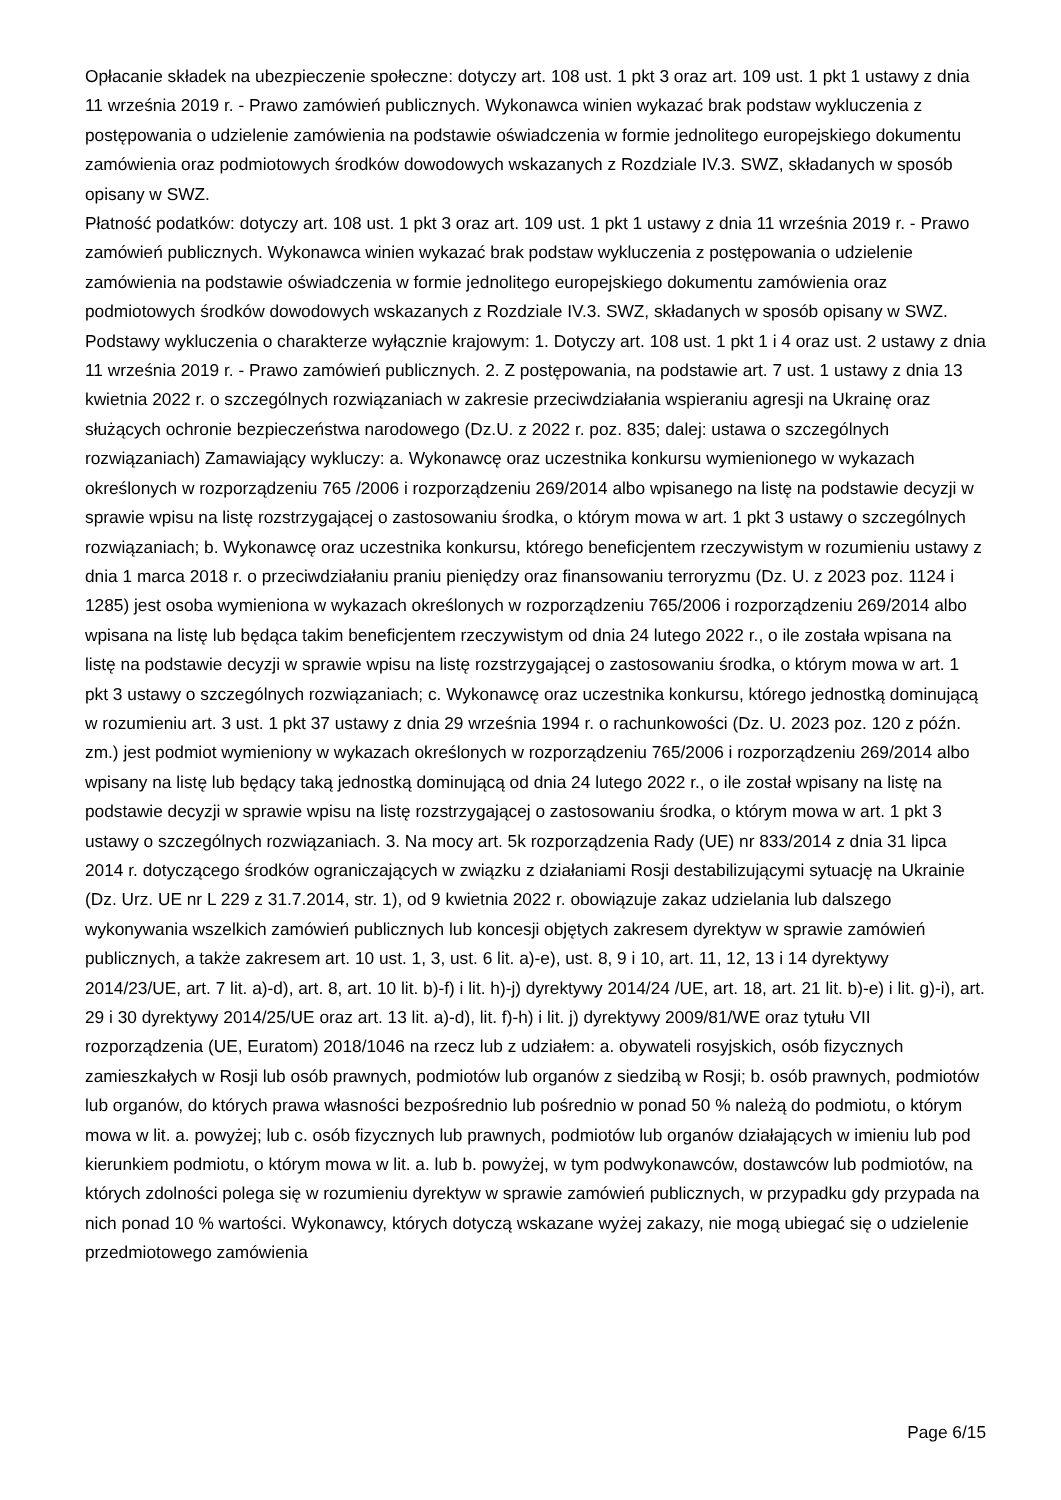Opłacanie składek na ubezpieczenie społeczne: dotyczy art. 108 ust. 1 pkt 3 oraz art. 109 ust. 1 pkt 1 ustawy z dnia 11 września 2019 r. - Prawo zamówień publicznych. Wykonawca winien wykazać brak podstaw wykluczenia z postępowania o udzielenie zamówienia na podstawie oświadczenia w formie jednolitego europejskiego dokumentu zamówienia oraz podmiotowych środków dowodowych wskazanych z Rozdziale IV.3. SWZ, składanych w sposób opisany w SWZ.
Płatność podatków: dotyczy art. 108 ust. 1 pkt 3 oraz art. 109 ust. 1 pkt 1 ustawy z dnia 11 września 2019 r. - Prawo zamówień publicznych. Wykonawca winien wykazać brak podstaw wykluczenia z postępowania o udzielenie zamówienia na podstawie oświadczenia w formie jednolitego europejskiego dokumentu zamówienia oraz podmiotowych środków dowodowych wskazanych z Rozdziale IV.3. SWZ, składanych w sposób opisany w SWZ.
Podstawy wykluczenia o charakterze wyłącznie krajowym: 1. Dotyczy art. 108 ust. 1 pkt 1 i 4 oraz ust. 2 ustawy z dnia 11 września 2019 r. - Prawo zamówień publicznych. 2. Z postępowania, na podstawie art. 7 ust. 1 ustawy z dnia 13 kwietnia 2022 r. o szczególnych rozwiązaniach w zakresie przeciwdziałania wspieraniu agresji na Ukrainę oraz służących ochronie bezpieczeństwa narodowego (Dz.U. z 2022 r. poz. 835; dalej: ustawa o szczególnych rozwiązaniach) Zamawiający wykluczy: a. Wykonawcę oraz uczestnika konkursu wymienionego w wykazach określonych w rozporządzeniu 765 /2006 i rozporządzeniu 269/2014 albo wpisanego na listę na podstawie decyzji w sprawie wpisu na listę rozstrzygającej o zastosowaniu środka, o którym mowa w art. 1 pkt 3 ustawy o szczególnych rozwiązaniach; b. Wykonawcę oraz uczestnika konkursu, którego beneficjentem rzeczywistym w rozumieniu ustawy z dnia 1 marca 2018 r. o przeciwdziałaniu praniu pieniędzy oraz finansowaniu terroryzmu (Dz. U. z 2023 poz. 1124 i 1285) jest osoba wymieniona w wykazach określonych w rozporządzeniu 765/2006 i rozporządzeniu 269/2014 albo wpisana na listę lub będąca takim beneficjentem rzeczywistym od dnia 24 lutego 2022 r., o ile została wpisana na listę na podstawie decyzji w sprawie wpisu na listę rozstrzygającej o zastosowaniu środka, o którym mowa w art. 1 pkt 3 ustawy o szczególnych rozwiązaniach; c. Wykonawcę oraz uczestnika konkursu, którego jednostką dominującą w rozumieniu art. 3 ust. 1 pkt 37 ustawy z dnia 29 września 1994 r. o rachunkowości (Dz. U. 2023 poz. 120 z późn. zm.) jest podmiot wymieniony w wykazach określonych w rozporządzeniu 765/2006 i rozporządzeniu 269/2014 albo wpisany na listę lub będący taką jednostką dominującą od dnia 24 lutego 2022 r., o ile został wpisany na listę na podstawie decyzji w sprawie wpisu na listę rozstrzygającej o zastosowaniu środka, o którym mowa w art. 1 pkt 3 ustawy o szczególnych rozwiązaniach. 3. Na mocy art. 5k rozporządzenia Rady (UE) nr 833/2014 z dnia 31 lipca 2014 r. dotyczącego środków ograniczających w związku z działaniami Rosji destabilizującymi sytuację na Ukrainie (Dz. Urz. UE nr L 229 z 31.7.2014, str. 1), od 9 kwietnia 2022 r. obowiązuje zakaz udzielania lub dalszego wykonywania wszelkich zamówień publicznych lub koncesji objętych zakresem dyrektyw w sprawie zamówień publicznych, a także zakresem art. 10 ust. 1, 3, ust. 6 lit. a)-e), ust. 8, 9 i 10, art. 11, 12, 13 i 14 dyrektywy 2014/23/UE, art. 7 lit. a)-d), art. 8, art. 10 lit. b)-f) i lit. h)-j) dyrektywy 2014/24 /UE, art. 18, art. 21 lit. b)-e) i lit. g)-i), art. 29 i 30 dyrektywy 2014/25/UE oraz art. 13 lit. a)-d), lit. f)-h) i lit. j) dyrektywy 2009/81/WE oraz tytułu VII rozporządzenia (UE, Euratom) 2018/1046 na rzecz lub z udziałem: a. obywateli rosyjskich, osób fizycznych zamieszkałych w Rosji lub osób prawnych, podmiotów lub organów z siedzibą w Rosji; b. osób prawnych, podmiotów lub organów, do których prawa własności bezpośrednio lub pośrednio w ponad 50 % należą do podmiotu, o którym mowa w lit. a. powyżej; lub c. osób fizycznych lub prawnych, podmiotów lub organów działających w imieniu lub pod kierunkiem podmiotu, o którym mowa w lit. a. lub b. powyżej, w tym podwykonawców, dostawców lub podmiotów, na których zdolności polega się w rozumieniu dyrektyw w sprawie zamówień publicznych, w przypadku gdy przypada na nich ponad 10 % wartości. Wykonawcy, których dotyczą wskazane wyżej zakazy, nie mogą ubiegać się o udzielenie przedmiotowego zamówienia
Page 6/15